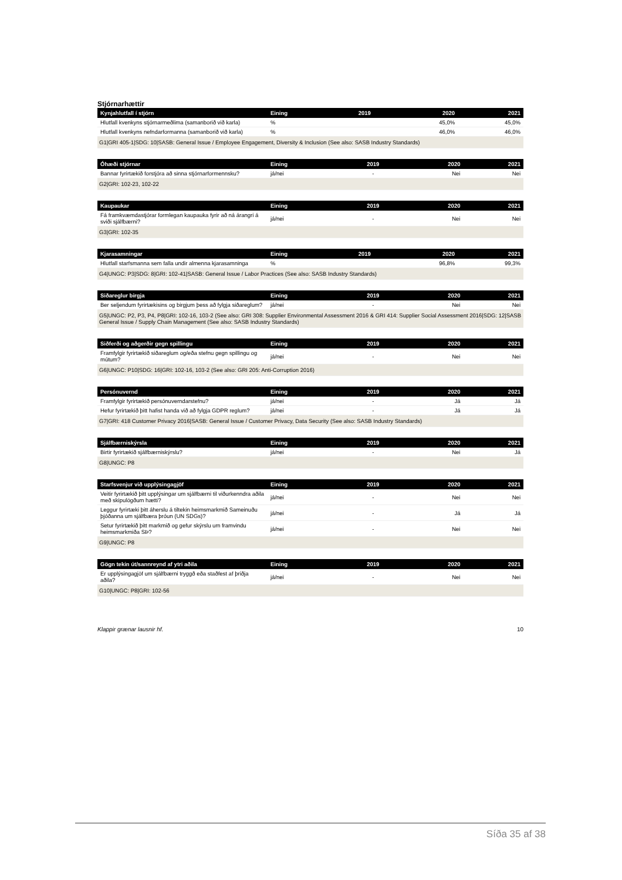Stjórnarhættir
| Kynjahlutfall í stjórn | Eining | 2019 | 2020 | 2021 |
| --- | --- | --- | --- | --- |
| Hlutfall kvenkyns stjórnarmeðlima (samanborið við karla) | % | | 45,0% | 45,0% |
| Hlutfall kvenkyns nefndarformanna (samanborið við karla) | % | | 46,0% | 46,0% |
| G1/GRI 405-1/SDG: 10/SASB: General Issue / Employee Engagement, Diversity & Inclusion (See also: SASB Industry Standards) | | | | |
| Óhæði stjórnar | Eining | 2019 | 2020 | 2021 |
| --- | --- | --- | --- | --- |
| Bannar fyrirtækið forstjóra að sinna stjórnarformennsku? | já/nei | - | Nei | Nei |
| G2/GRI: 102-23, 102-22 | | | | |
| Kaupaukar | Eining | 2019 | 2020 | 2021 |
| --- | --- | --- | --- | --- |
| Fá framkvæmdastjórar formlegan kaupauka fyrir að ná árangri á sviði sjálfbærni? | já/nei | - | Nei | Nei |
| G3/GRI: 102-35 | | | | |
| Kjarasamningar | Eining | 2019 | 2020 | 2021 |
| --- | --- | --- | --- | --- |
| Hlutfall starfsmanna sem falla undir almenna kjarasamninga | % | | 96,8% | 99,3% |
| G4/UNGC: P3/SDG: 8/GRI: 102-41/SASB: General Issue / Labor Practices (See also: SASB Industry Standards) | | | | |
| Siðareglur birgja | Eining | 2019 | 2020 | 2021 |
| --- | --- | --- | --- | --- |
| Ber seljendum fyrirtækisins og birgjum þess að fylgja siðareglum? | já/nei | - | Nei | Nei |
| G5/UNGC: P2, P3, P4, P8/GRI: 102-16, 103-2 (See also: GRI 308: Supplier Environmental Assessment 2016 & GRI 414: Supplier Social Assessment 2016/SDG: 12/SASB General Issue / Supply Chain Management (See also: SASB Industry Standards) | | | | |
| Siðferði og aðgerðir gegn spillingu | Eining | 2019 | 2020 | 2021 |
| --- | --- | --- | --- | --- |
| Framfylgir fyrirtækið siðareglum og/eða stefnu gegn spillingu og mútum? | já/nei | - | Nei | Nei |
| G6/UNGC: P10/SDG: 16/GRI: 102-16, 103-2 (See also: GRI 205: Anti-Corruption 2016) | | | | |
| Persónuvernd | Eining | 2019 | 2020 | 2021 |
| --- | --- | --- | --- | --- |
| Framfylgir fyrirtækið persónuverndarstefnu? | já/nei | - | Já | Já |
| Hefur fyrirtækið þitt hafist handa við að fylgja GDPR reglum? | já/nei | - | Já | Já |
| G7/GRI: 418 Customer Privacy 2016/SASB: General Issue / Customer Privacy, Data Security (See also: SASB Industry Standards) | | | | |
| Sjálfbærniskýrsla | Eining | 2019 | 2020 | 2021 |
| --- | --- | --- | --- | --- |
| Birtir fyrirtækið sjálfbærniskýrslu? | já/nei | - | Nei | Já |
| G8/UNGC: P8 | | | | |
| Starfsvenjur við upplýsingagjöf | Eining | 2019 | 2020 | 2021 |
| --- | --- | --- | --- | --- |
| Veitir fyrirtækið þitt upplýsingar um sjálfbærni til viðurkenndra aðila með skipulögðum hætti? | já/nei | - | Nei | Nei |
| Leggur fyrirtæki þitt áherslu á tiltekin heimsmarkmið Sameinuðu þjóðanna um sjálfbæra þróun (UN SDGs)? | já/nei | - | Já | Já |
| Setur fyrirtækið þitt markmið og gefur skýrslu um framvindu heimsmarkmiða SÞ? | já/nei | - | Nei | Nei |
| G9/UNGC: P8 | | | | |
| Gögn tekin út/sannreynd af ytri aðila | Eining | 2019 | 2020 | 2021 |
| --- | --- | --- | --- | --- |
| Er upplýsingagjöf um sjálfbærni tryggð eða staðfest af þriðja aðila? | já/nei | - | Nei | Nei |
| G10/UNGC: P8/GRI: 102-56 | | | | |
Klappir grænar lausnir hf. 10
Síða 35 af 38